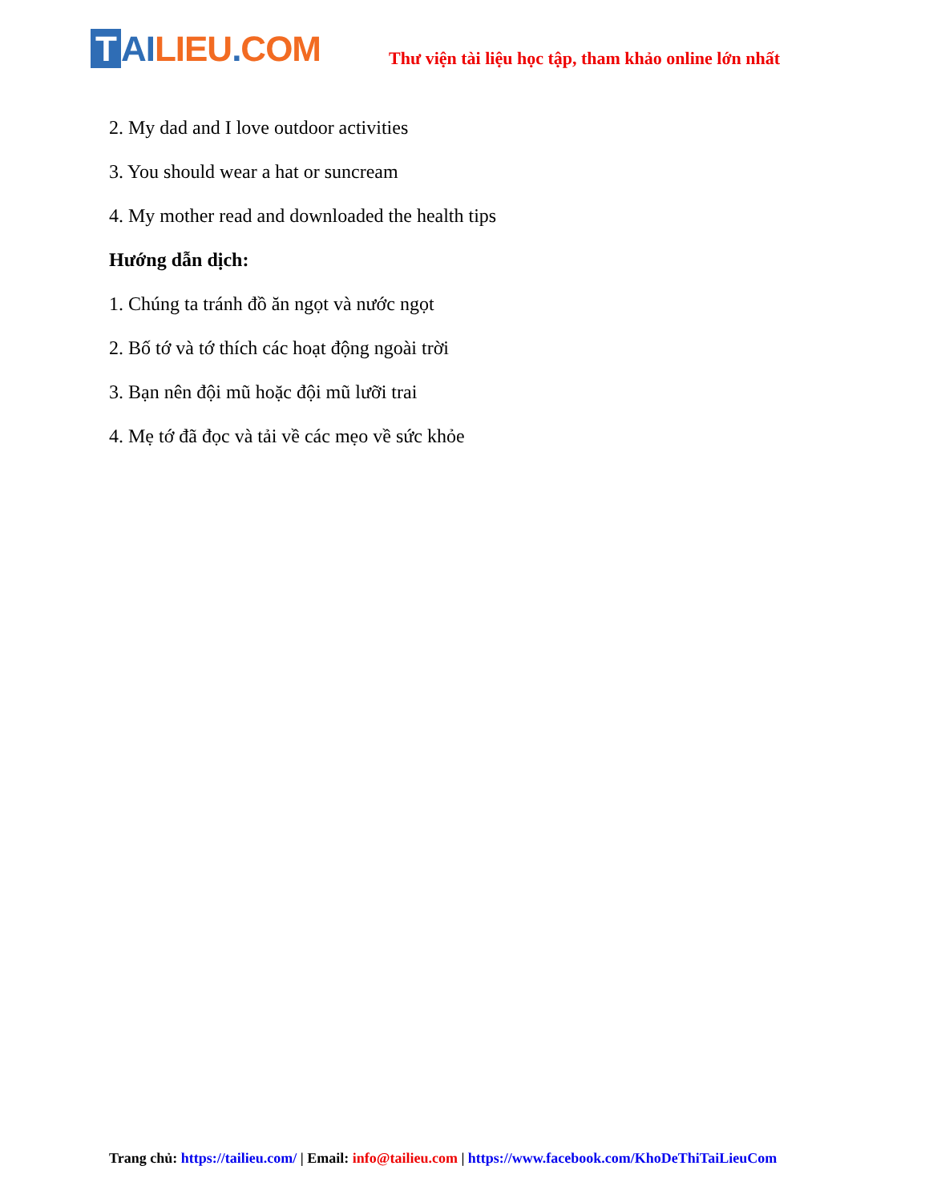T AI LIEU. COM
Thư viện tài liệu học tập, tham khảo online lớn nhất
2. My dad and I love outdoor activities
3. You should wear a hat or suncream
4. My mother read and downloaded the health tips
Hướng dẫn dịch:
1. Chúng ta tránh đồ ăn ngọt và nước ngọt
2. Bố tớ và tớ thích các hoạt động ngoài trời
3. Bạn nên đội mũ hoặc đội mũ lưỡi trai
4. Mẹ tớ đã đọc và tải về các mẹo về sức khỏe
Trang chủ: https://tailieu.com/ | Email: info@tailieu.com | https://www.facebook.com/KhoDeThiTaiLieuCom